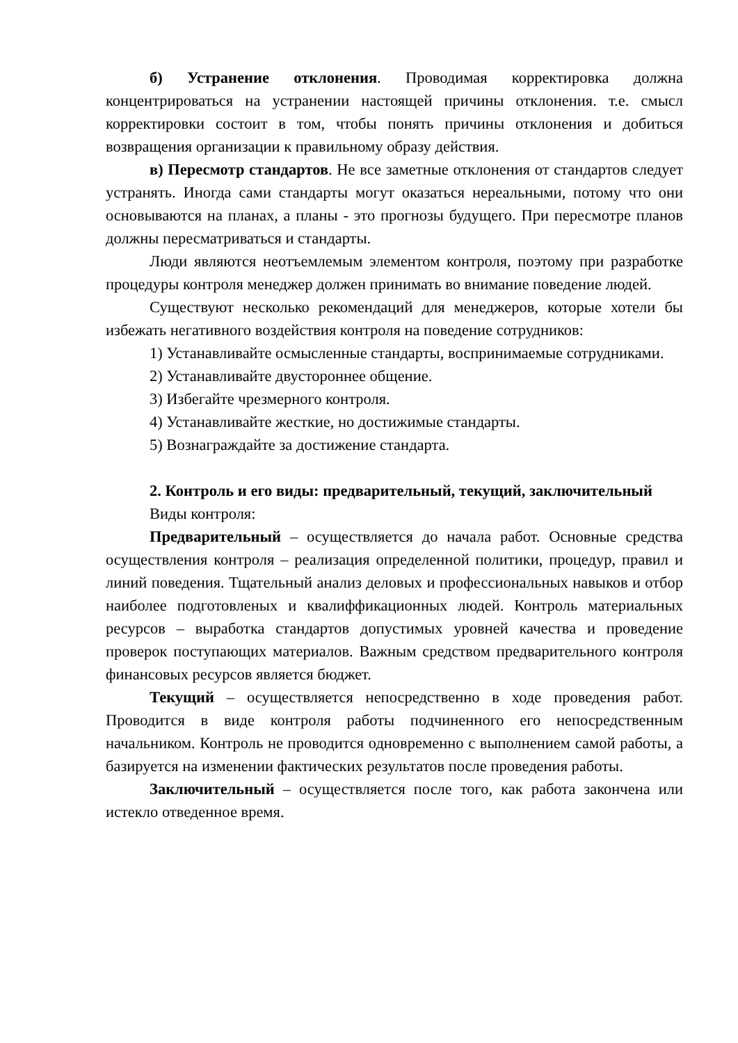б) Устранение отклонения. Проводимая корректировка должна концентрироваться на устранении настоящей причины отклонения. т.е. смысл корректировки состоит в том, чтобы понять причины отклонения и добиться возвращения организации к правильному образу действия.
в) Пересмотр стандартов. Не все заметные отклонения от стандартов следует устранять. Иногда сами стандарты могут оказаться нереальными, потому что они основываются на планах, а планы - это прогнозы будущего. При пересмотре планов должны пересматриваться и стандарты.
Люди являются неотъемлемым элементом контроля, поэтому при разработке процедуры контроля менеджер должен принимать во внимание поведение людей.
Существуют несколько рекомендаций для менеджеров, которые хотели бы избежать негативного воздействия контроля на поведение сотрудников:
1) Устанавливайте осмысленные стандарты, воспринимаемые сотрудниками.
2) Устанавливайте двустороннее общение.
3) Избегайте чрезмерного контроля.
4) Устанавливайте жесткие, но достижимые стандарты.
5) Вознаграждайте за достижение стандарта.
2. Контроль и его виды: предварительный, текущий, заключительный
Виды контроля:
Предварительный – осуществляется до начала работ. Основные средства осуществления контроля – реализация определенной политики, процедур, правил и линий поведения. Тщательный анализ деловых и профессиональных навыков и отбор наиболее подготовленых и квалиффикационных людей. Контроль материальных ресурсов – выработка стандартов допустимых уровней качества и проведение проверок поступающих материалов. Важным средством предварительного контроля финансовых ресурсов является бюджет.
Текущий – осуществляется непосредственно в ходе проведения работ. Проводится в виде контроля работы подчиненного его непосредственным начальником. Контроль не проводится одновременно с выполнением самой работы, а базируется на изменении фактических результатов после проведения работы.
Заключительный – осуществляется после того, как работа закончена или истекло отведенное время.